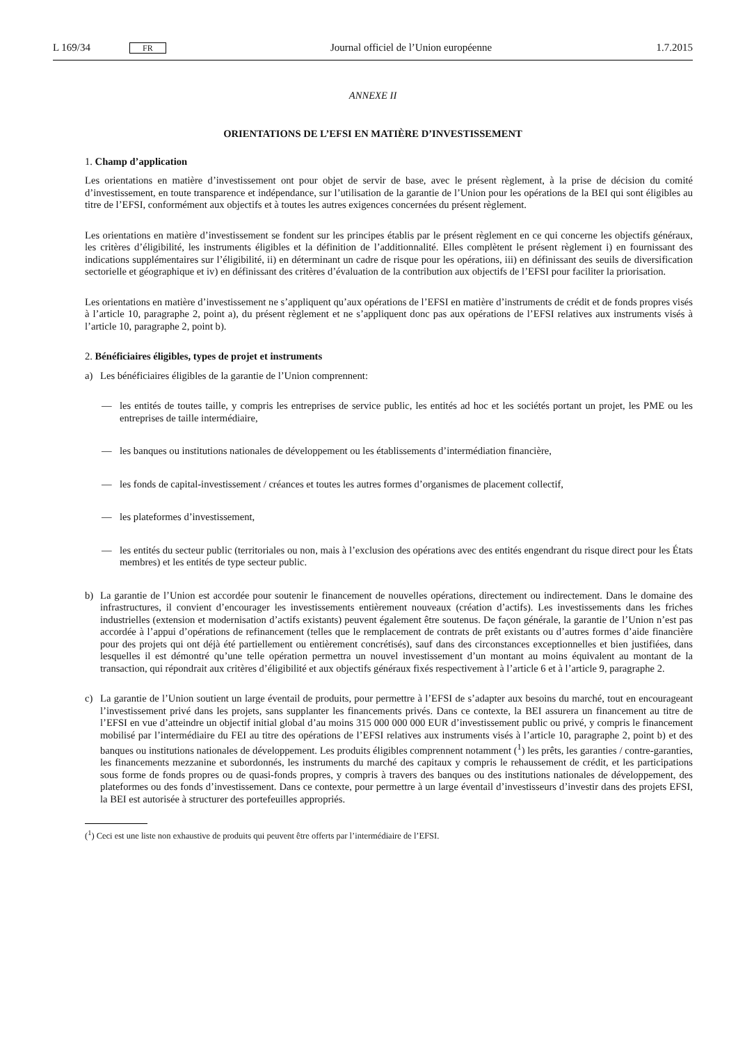L 169/34 FR
Journal officiel de l’Union européenne 1.7.2015
ANNEXE II
ORIENTATIONS DE L’EFSI EN MATIÈRE D’INVESTISSEMENT
1. Champ d’application
Les orientations en matière d’investissement ont pour objet de servir de base, avec le présent règlement, à la prise de décision du comité d’investissement, en toute transparence et indépendance, sur l’utilisation de la garantie de l’Union pour les opérations de la BEI qui sont éligibles au titre de l’EFSI, conformément aux objectifs et à toutes les autres exigences concernées du présent règlement.
Les orientations en matière d’investissement se fondent sur les principes établis par le présent règlement en ce qui concerne les objectifs généraux, les critères d’éligibilité, les instruments éligibles et la définition de l’additionnalité. Elles complètent le présent règlement i) en fournissant des indications supplémentaires sur l’éligibilité, ii) en déterminant un cadre de risque pour les opérations, iii) en définissant des seuils de diversification sectorielle et géographique et iv) en définissant des critères d’évaluation de la contribution aux objectifs de l’EFSI pour faciliter la priorisation.
Les orientations en matière d’investissement ne s’appliquent qu’aux opérations de l’EFSI en matière d’instruments de crédit et de fonds propres visés à l’article 10, paragraphe 2, point a), du présent règlement et ne s’appliquent donc pas aux opérations de l’EFSI relatives aux instruments visés à l’article 10, paragraphe 2, point b).
2. Bénéficiaires éligibles, types de projet et instruments
a) Les bénéficiaires éligibles de la garantie de l’Union comprennent:
— les entités de toutes taille, y compris les entreprises de service public, les entités ad hoc et les sociétés portant un projet, les PME ou les entreprises de taille intermédiaire,
— les banques ou institutions nationales de développement ou les établissements d’intermédiation financière,
— les fonds de capital-investissement / créances et toutes les autres formes d’organismes de placement collectif,
— les plateformes d’investissement,
— les entités du secteur public (territoriales ou non, mais à l’exclusion des opérations avec des entités engendrant du risque direct pour les États membres) et les entités de type secteur public.
b) La garantie de l’Union est accordée pour soutenir le financement de nouvelles opérations, directement ou indirectement. Dans le domaine des infrastructures, il convient d’encourager les investissements entièrement nouveaux (création d’actifs). Les investissements dans les friches industrielles (extension et modernisation d’actifs existants) peuvent également être soutenus. De façon générale, la garantie de l’Union n’est pas accordée à l’appui d’opérations de refinancement (telles que le remplacement de contrats de prêt existants ou d’autres formes d’aide financière pour des projets qui ont déjà été partiellement ou entièrement concrétisés), sauf dans des circonstances exceptionnelles et bien justifiées, dans lesquelles il est démontré qu’une telle opération permettra un nouvel investissement d’un montant au moins équivalent au montant de la transaction, qui répondrait aux critères d’éligibilité et aux objectifs généraux fixés respectivement à l’article 6 et à l’article 9, paragraphe 2.
c) La garantie de l’Union soutient un large éventail de produits, pour permettre à l’EFSI de s’adapter aux besoins du marché, tout en encourageant l’investissement privé dans les projets, sans supplanter les financements privés. Dans ce contexte, la BEI assurera un financement au titre de l’EFSI en vue d’atteindre un objectif initial global d’au moins 315 000 000 000 EUR d’investissement public ou privé, y compris le financement mobilisé par l’intermédiaire du FEI au titre des opérations de l’EFSI relatives aux instruments visés à l’article 10, paragraphe 2, point b) et des banques ou institutions nationales de développement. Les produits éligibles comprennent notamment (<sup>1</sup>) les prêts, les garanties / contre-garanties, les financements mezzanine et subordonnés, les instruments du marché des capitaux y compris le rehaussement de crédit, et les participations sous forme de fonds propres ou de quasi-fonds propres, y compris à travers des banques ou des institutions nationales de développement, des plateformes ou des fonds d’investissement. Dans ce contexte, pour permettre à un large éventail d’investisseurs d’investir dans des projets EFSI, la BEI est autorisée à structurer des portefeuilles appropriés.
(<sup>1</sup>) Ceci est une liste non exhaustive de produits qui peuvent être offerts par l’intermédiaire de l’EFSI.